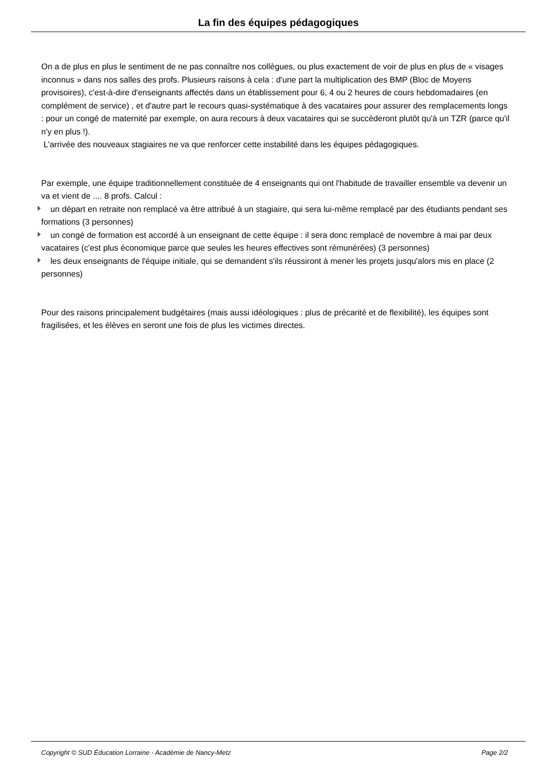La fin des équipes pédagogiques
On a de plus en plus le sentiment de ne pas connaître nos collègues, ou plus exactement de voir de plus en plus de « visages inconnus » dans nos salles des profs. Plusieurs raisons à cela : d'une part la multiplication des BMP (Bloc de Moyens provisoires), c'est-à-dire d'enseignants affectés dans un établissement pour 6, 4 ou 2 heures de cours hebdomadaires (en complément de service) , et d'autre part le recours quasi-systématique à des vacataires pour assurer des remplacements longs : pour un congé de maternité par exemple, on aura recours à deux vacataires qui se succèderont plutôt qu'à un TZR (parce qu'il n'y en plus !).
L'arrivée des nouveaux stagiaires ne va que renforcer cette instabilité dans les équipes pédagogiques.
Par exemple, une équipe traditionnellement constituée de 4 enseignants qui ont l'habitude de travailler ensemble va devenir un va et vient de .... 8 profs. Calcul :
un départ en retraite non remplacé va être attribué à un stagiaire, qui sera lui-même remplacé par des étudiants pendant ses formations (3 personnes)
un congé de formation est accordé à un enseignant de cette équipe : il sera donc remplacé de novembre à mai par deux vacataires (c'est plus économique parce que seules les heures effectives sont rémunérées) (3 personnes)
les deux enseignants de l'équipe initiale, qui se demandent s'ils réussiront à mener les projets jusqu'alors mis en place (2 personnes)
Pour des raisons principalement budgétaires (mais aussi idéologiques : plus de précarité et de flexibilité), les équipes sont fragilisées, et les élèves en seront une fois de plus les victimes directes.
Copyright © SUD Éducation Lorraine - Académie de Nancy-Metz Page 2/2